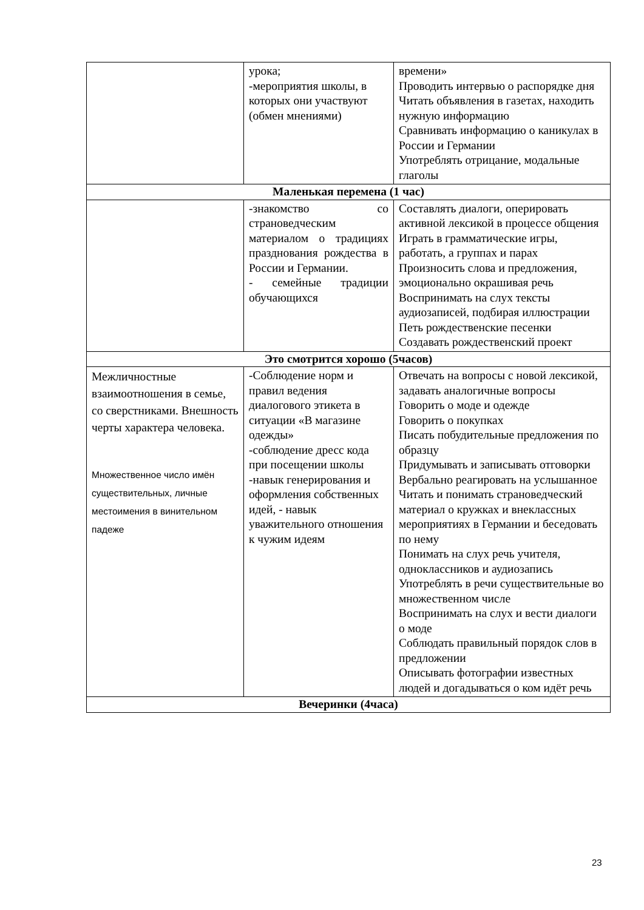| | урока; -мероприятия школы, в которых они участвуют (обмен мнениями) | времени» Проводить интервью о распорядке дня Читать объявления в газетах, находить нужную информацию Сравнивать информацию о каникулах в России и Германии Употреблять отрицание, модальные глаголы |
| Маленькая перемена (1 час) | | |
| | -знакомство со страноведческим материалом о традициях празднования рождества в России и Германии. - семейные традиции обучающихся | Составлять диалоги, оперировать активной лексикой в процессе общения Играть в грамматические игры, работать, а группах и парах Произносить слова и предложения, эмоционально окрашивая речь Воспринимать на слух тексты аудиозаписей, подбирая иллюстрации Петь рождественские песенки Создавать рождественский проект |
| Это смотрится хорошо (5часов) | | |
| Межличностные взаимоотношения в семье, со сверстниками. Внешность черты характера человека. Множественное число имён существительных, личные местоимения в винительном падеже | -Соблюдение норм и правил ведения диалогового этикета в ситуации «В магазине одежды» -соблюдение дресс кода при посещении школы -навык генерирования и оформления собственных идей, - навык уважительного отношения к чужим идеям | Отвечать на вопросы с новой лексикой, задавать аналогичные вопросы Говорить о моде и одежде Говорить о покупках Писать побудительные предложения по образцу Придумывать и записывать отговорки Вербально реагировать на услышанное Читать и понимать страноведческий материал о кружках и внеклассных мероприятиях в Германии и беседовать по нему Понимать на слух речь учителя, одноклассников и аудиозапись Употреблять в речи существительные во множественном числе Воспринимать на слух и вести диалоги о моде Соблюдать правильный порядок слов в предложении Описывать фотографии известных людей и догадываться о ком идёт речь |
| Вечеринки (4часа) | | |
23